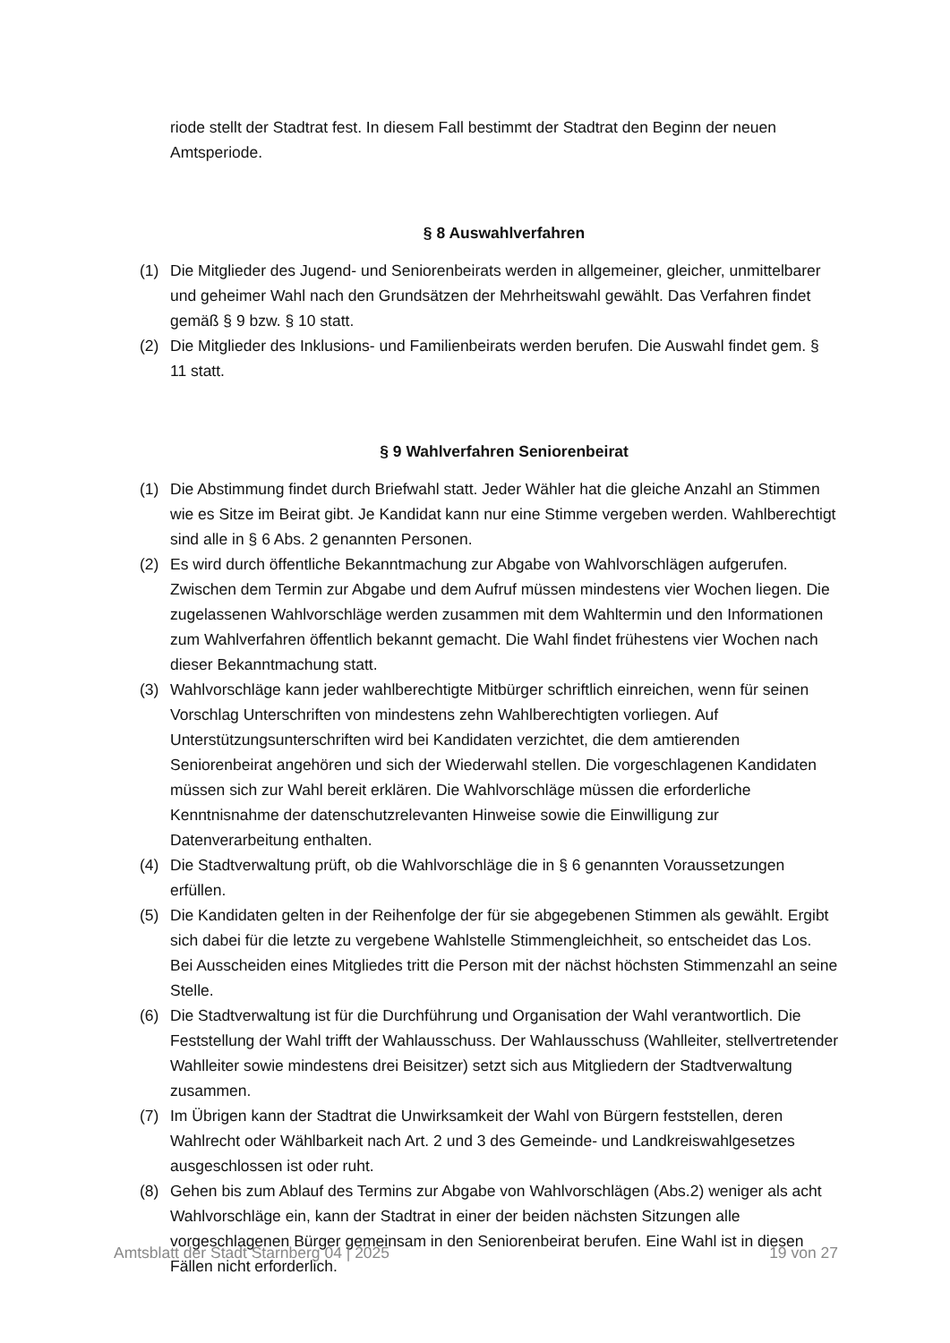riode stellt der Stadtrat fest. In diesem Fall bestimmt der Stadtrat den Beginn der neuen Amtsperiode.
§ 8 Auswahlverfahren
(1) Die Mitglieder des Jugend- und Seniorenbeirats werden in allgemeiner, gleicher, unmittelbarer und geheimer Wahl nach den Grundsätzen der Mehrheitswahl gewählt. Das Verfahren findet gemäß § 9 bzw. § 10 statt.
(2) Die Mitglieder des Inklusions- und Familienbeirats werden berufen. Die Auswahl findet gem. § 11 statt.
§ 9 Wahlverfahren Seniorenbeirat
(1) Die Abstimmung findet durch Briefwahl statt. Jeder Wähler hat die gleiche Anzahl an Stimmen wie es Sitze im Beirat gibt. Je Kandidat kann nur eine Stimme vergeben werden. Wahlberechtigt sind alle in § 6 Abs. 2 genannten Personen.
(2) Es wird durch öffentliche Bekanntmachung zur Abgabe von Wahlvorschlägen aufgerufen. Zwischen dem Termin zur Abgabe und dem Aufruf müssen mindestens vier Wochen liegen. Die zugelassenen Wahlvorschläge werden zusammen mit dem Wahltermin und den Informationen zum Wahlverfahren öffentlich bekannt gemacht. Die Wahl findet frühestens vier Wochen nach dieser Bekanntmachung statt.
(3) Wahlvorschläge kann jeder wahlberechtigte Mitbürger schriftlich einreichen, wenn für seinen Vorschlag Unterschriften von mindestens zehn Wahlberechtigten vorliegen. Auf Unterstützungsunterschriften wird bei Kandidaten verzichtet, die dem amtierenden Seniorenbeirat angehören und sich der Wiederwahl stellen. Die vorgeschlagenen Kandidaten müssen sich zur Wahl bereit erklären. Die Wahlvorschläge müssen die erforderliche Kenntnisnahme der datenschutzrelevanten Hinweise sowie die Einwilligung zur Datenverarbeitung enthalten.
(4) Die Stadtverwaltung prüft, ob die Wahlvorschläge die in § 6 genannten Voraussetzungen erfüllen.
(5) Die Kandidaten gelten in der Reihenfolge der für sie abgegebenen Stimmen als gewählt. Ergibt sich dabei für die letzte zu vergebene Wahlstelle Stimmengleichheit, so entscheidet das Los. Bei Ausscheiden eines Mitgliedes tritt die Person mit der nächst höchsten Stimmenzahl an seine Stelle.
(6) Die Stadtverwaltung ist für die Durchführung und Organisation der Wahl verantwortlich. Die Feststellung der Wahl trifft der Wahlausschuss. Der Wahlausschuss (Wahlleiter, stellvertretender Wahlleiter sowie mindestens drei Beisitzer) setzt sich aus Mitgliedern der Stadtverwaltung zusammen.
(7) Im Übrigen kann der Stadtrat die Unwirksamkeit der Wahl von Bürgern feststellen, deren Wahlrecht oder Wählbarkeit nach Art. 2 und 3 des Gemeinde- und Landkreiswahlgesetzes ausgeschlossen ist oder ruht.
(8) Gehen bis zum Ablauf des Termins zur Abgabe von Wahlvorschlägen (Abs.2) weniger als acht Wahlvorschläge ein, kann der Stadtrat in einer der beiden nächsten Sitzungen alle vorgeschlagenen Bürger gemeinsam in den Seniorenbeirat berufen. Eine Wahl ist in diesen Fällen nicht erforderlich.
Amtsblatt der Stadt Starnberg 04 | 2025 19 von 27